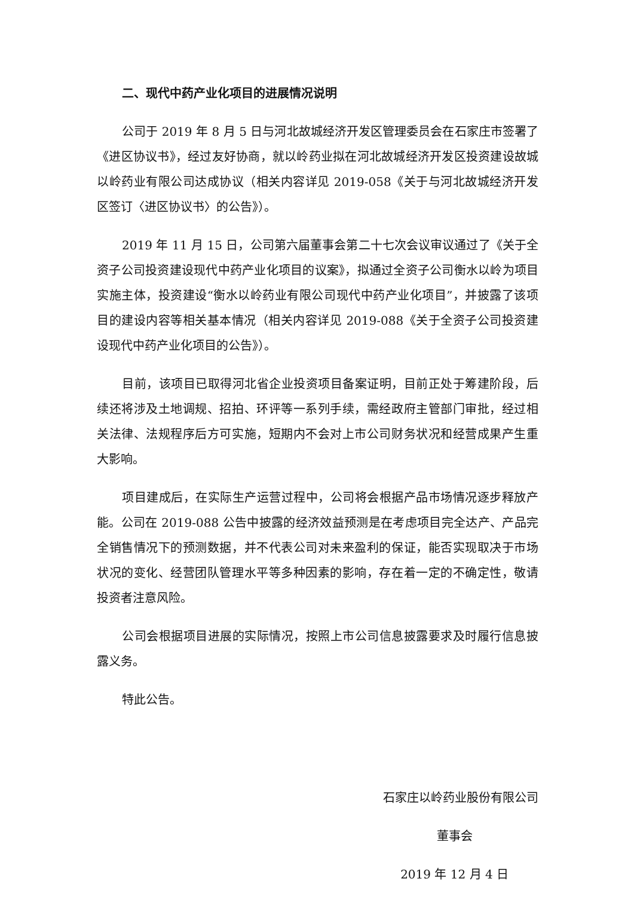二、现代中药产业化项目的进展情况说明
公司于 2019 年 8 月 5 日与河北故城经济开发区管理委员会在石家庄市签署了《进区协议书》，经过友好协商，就以岭药业拟在河北故城经济开发区投资建设故城以岭药业有限公司达成协议（相关内容详见 2019-058《关于与河北故城经济开发区签订〈进区协议书〉的公告》）。
2019 年 11 月 15 日，公司第六届董事会第二十七次会议审议通过了《关于全资子公司投资建设现代中药产业化项目的议案》，拟通过全资子公司衡水以岭为项目实施主体，投资建设“衡水以岭药业有限公司现代中药产业化项目”，并披露了该项目的建设内容等相关基本情况（相关内容详见 2019-088《关于全资子公司投资建设现代中药产业化项目的公告》）。
目前，该项目已取得河北省企业投资项目备案证明，目前正处于筹建阶段，后续还将涉及土地调规、招拍、环评等一系列手续，需经政府主管部门审批，经过相关法律、法规程序后方可实施，短期内不会对上市公司财务状况和经营成果产生重大影响。
项目建成后，在实际生产运营过程中，公司将会根据产品市场情况逐步释放产能。公司在 2019-088 公告中披露的经济效益预测是在考虑项目完全达产、产品完全销售情况下的预测数据，并不代表公司对未来盈利的保证，能否实现取决于市场状况的变化、经营团队管理水平等多种因素的影响，存在着一定的不确定性，敬请投资者注意风险。
公司会根据项目进展的实际情况，按照上市公司信息披露要求及时履行信息披露义务。
特此公告。
石家庄以岭药业股份有限公司
董事会
2019 年 12 月 4 日